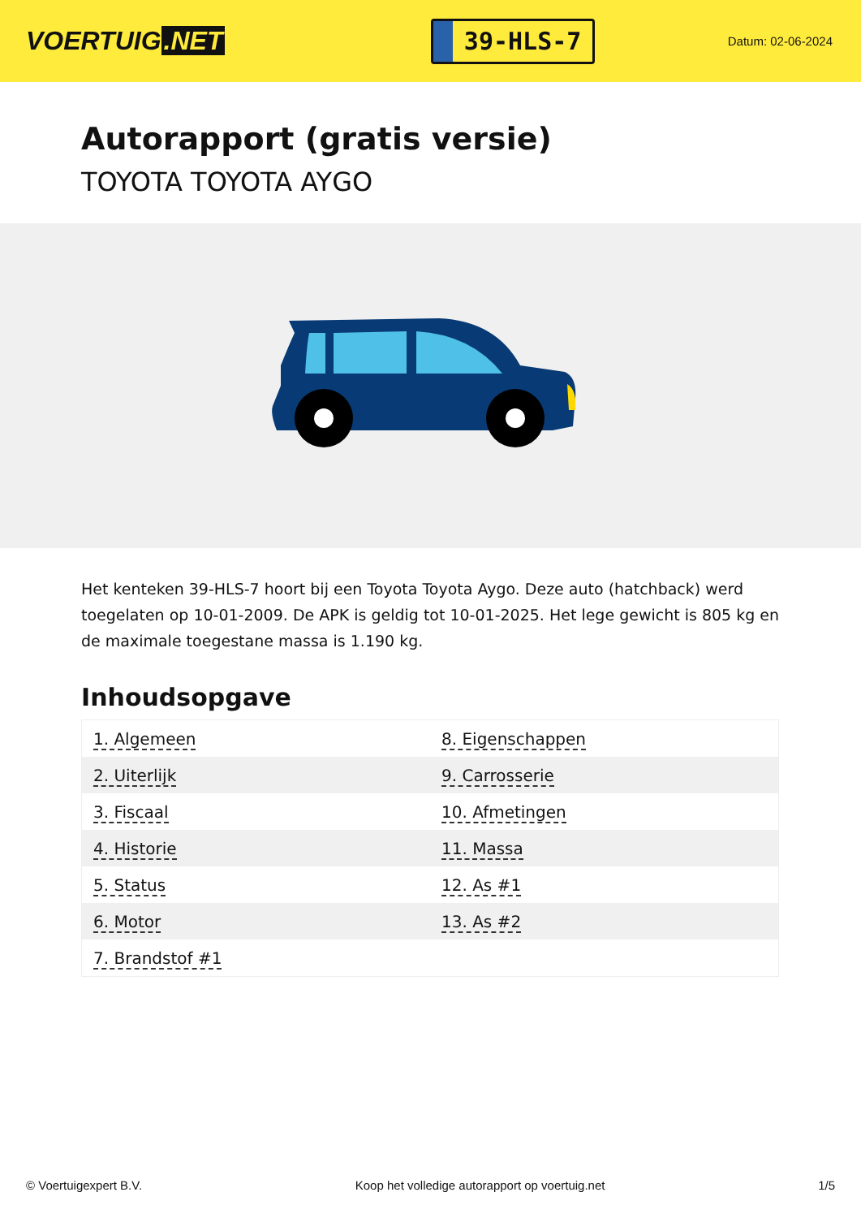VOERTUIG.NET
39-HLS-7
Datum: 02-06-2024
Autorapport (gratis versie)
TOYOTA TOYOTA AYGO
Het kenteken 39-HLS-7 hoort bij een Toyota Toyota Aygo. Deze auto (hatchback) werd toegelaten op 10-01-2009. De APK is geldig tot 10-01-2025. Het lege gewicht is 805 kg en de maximale toegestane massa is 1.190 kg.
Inhoudsopgave
| 1. Algemeen | 8. Eigenschappen |
| 2. Uiterlijk | 9. Carrosserie |
| 3. Fiscaal | 10. Afmetingen |
| 4. Historie | 11. Massa |
| 5. Status | 12. As #1 |
| 6. Motor | 13. As #2 |
| 7. Brandstof #1 | |
© Voertuigexpert B.V. Koop het volledige autorapport op voertuig.net 1/5